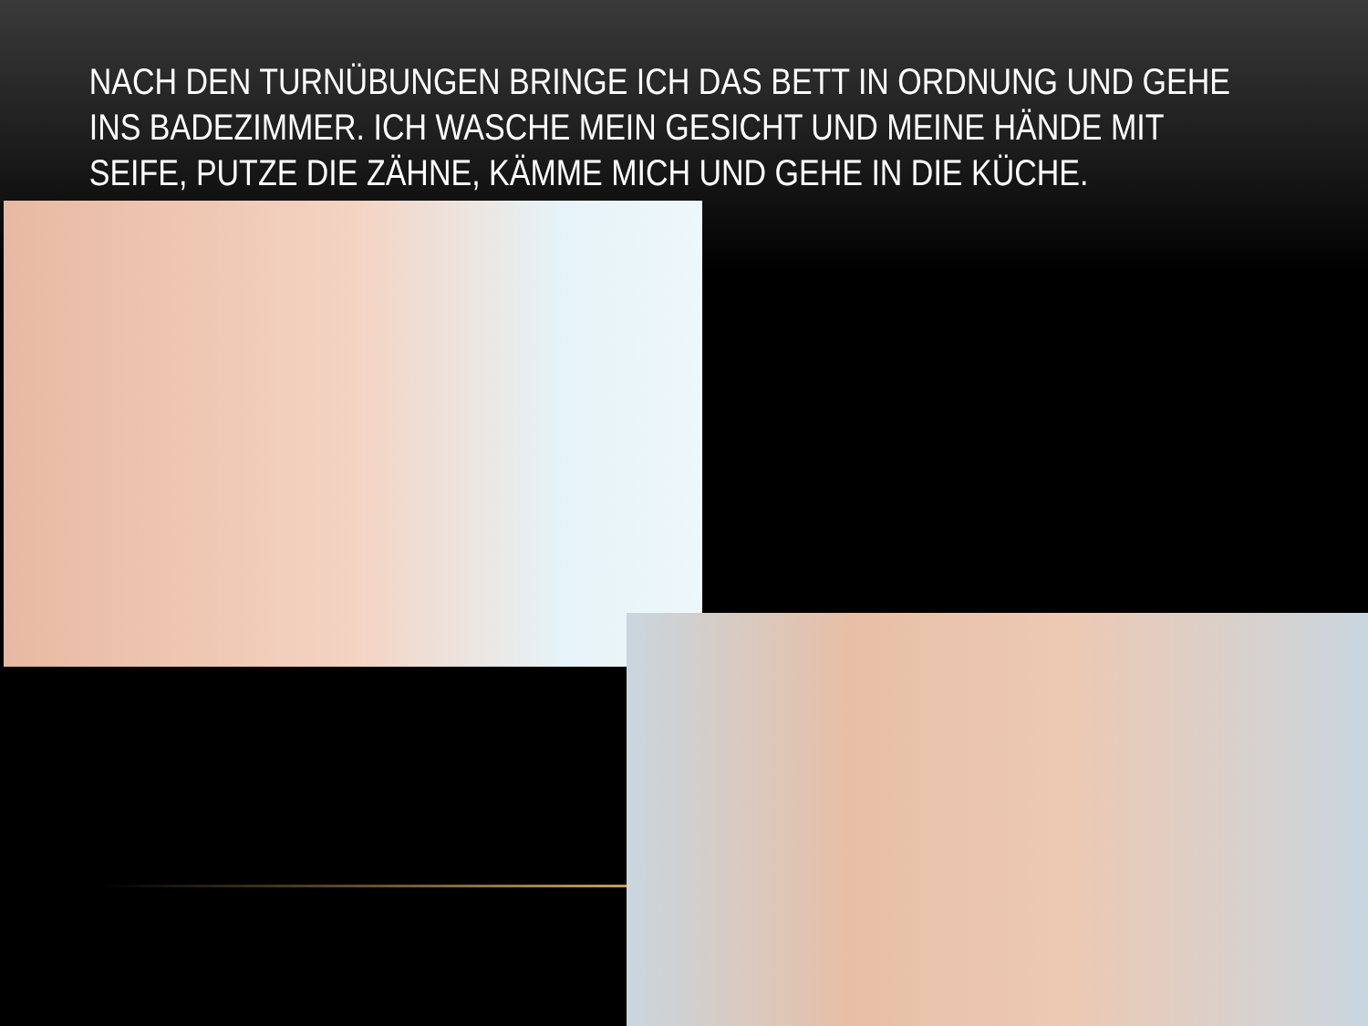NACH DEN TURNÜBUNGEN BRINGE ICH DAS BETT IN ORDNUNG UND GEHE INS BADEZIMMER. ICH WASCHE MEIN GESICHT UND MEINE HÄNDE MIT SEIFE, PUTZE DIE ZÄHNE, KÄMME MICH UND GEHE IN DIE KÜCHE.